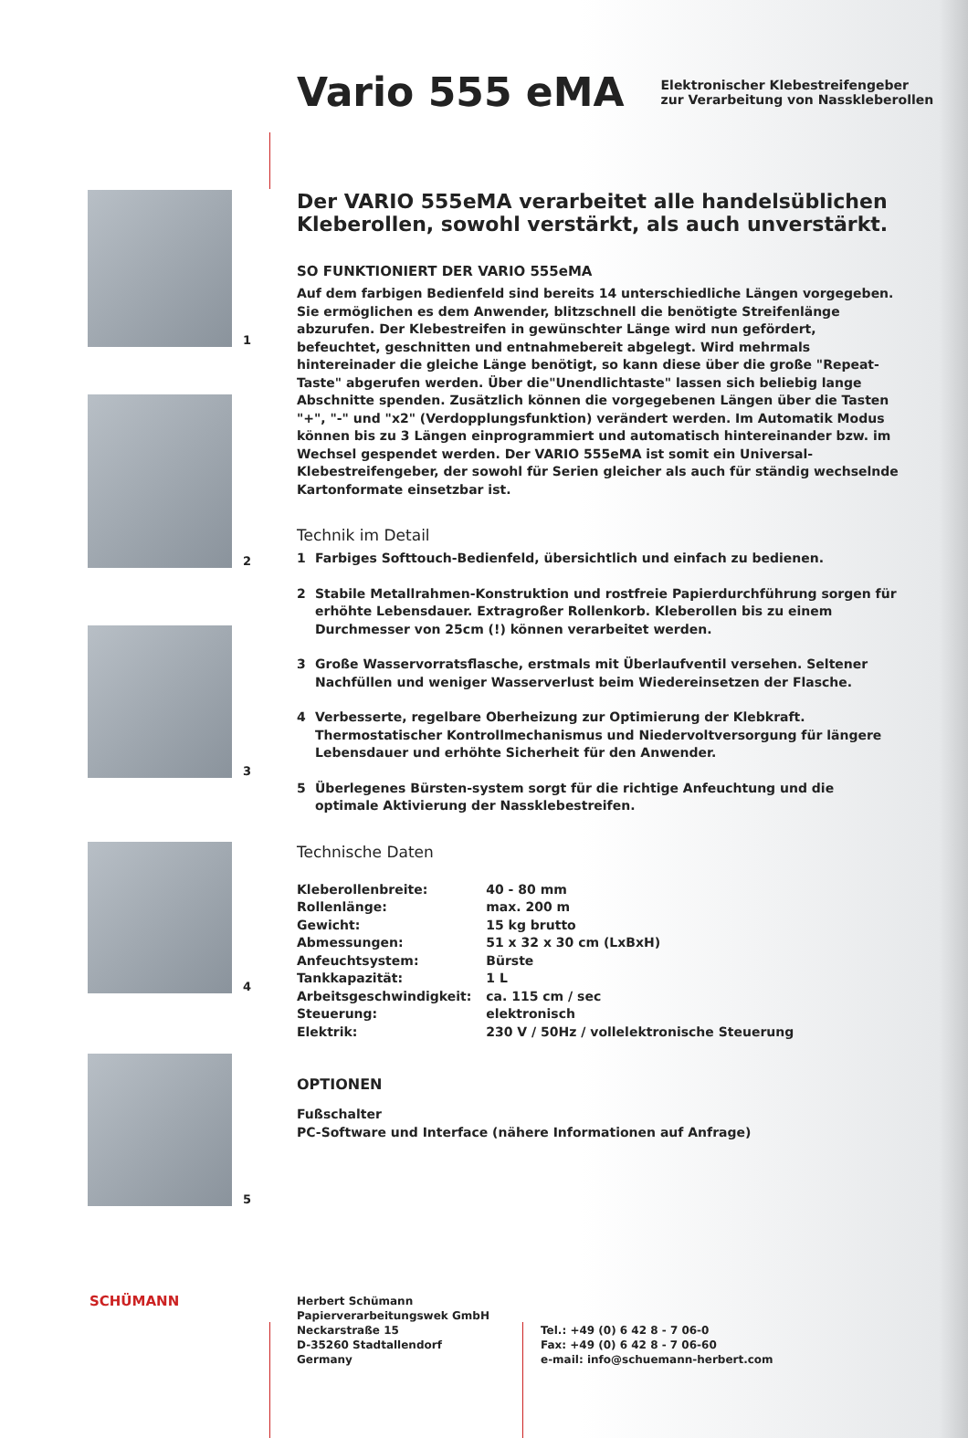Vario 555 eMA
Elektronischer Klebestreifengeber
zur Verarbeitung von Nasskleberollen
1
2
3
4
5
Der VARIO 555eMA verarbeitet alle handelsüblichen Kleberollen, sowohl verstärkt, als auch unverstärkt.
SO FUNKTIONIERT DER VARIO 555eMA
Auf dem farbigen Bedienfeld sind bereits 14 unterschiedliche Längen vorgegeben. Sie ermöglichen es dem Anwender, blitzschnell die benötigte Streifenlänge abzurufen. Der Klebestreifen in gewünschter Länge wird nun gefördert, befeuchtet, geschnitten und entnahmebereit abgelegt. Wird mehrmals hintereinader die gleiche Länge benötigt, so kann diese über die große "Repeat-Taste" abgerufen werden. Über die"Unendlichtaste" lassen sich beliebig lange Abschnitte spenden. Zusätzlich können die vorgegebenen Längen über die Tasten "+", "-" und "x2" (Verdopplungsfunktion) verändert werden. Im Automatik Modus können bis zu 3 Längen einprogrammiert und automatisch hintereinander bzw. im Wechsel gespendet werden. Der VARIO 555eMA ist somit ein Universal-Klebestreifengeber, der sowohl für Serien gleicher als auch für ständig wechselnde Kartonformate einsetzbar ist.
Technik im Detail
1 Farbiges Softtouch-Bedienfeld, übersichtlich und einfach zu bedienen.
2 Stabile Metallrahmen-Konstruktion und rostfreie Papierdurchführung sorgen für erhöhte Lebensdauer. Extragroßer Rollenkorb. Kleberollen bis zu einem Durchmesser von 25cm (!) können verarbeitet werden.
3 Große Wasservorratsflasche, erstmals mit Überlaufventil versehen. Seltener Nachfüllen und weniger Wasserverlust beim Wiedereinsetzen der Flasche.
4 Verbesserte, regelbare Oberheizung zur Optimierung der Klebkraft. Thermostatischer Kontrollmechanismus und Niedervoltversorgung für längere Lebensdauer und erhöhte Sicherheit für den Anwender.
5 Überlegenes Bürsten-system sorgt für die richtige Anfeuchtung und die optimale Aktivierung der Nassklebestreifen.
Technische Daten
| Kleberollenbreite: | 40 - 80 mm |
| Rollenlänge: | max. 200 m |
| Gewicht: | 15 kg brutto |
| Abmessungen: | 51 x 32 x 30 cm (LxBxH) |
| Anfeuchtsystem: | Bürste |
| Tankkapazität: | 1 L |
| Arbeitsgeschwindigkeit: | ca. 115 cm / sec |
| Steuerung: | elektronisch |
| Elektrik: | 230 V / 50Hz / vollelektronische Steuerung |
OPTIONEN
Fußschalter
PC-Software und Interface (nähere Informationen auf Anfrage)
SCHÜMANN
Herbert Schümann
Papierverarbeitungswek GmbH
Neckarstraße 15
D-35260 Stadtallendorf
Germany
Tel.: +49 (0) 6 42 8 - 7 06-0
Fax: +49 (0) 6 42 8 - 7 06-60
e-mail: info@schuemann-herbert.com